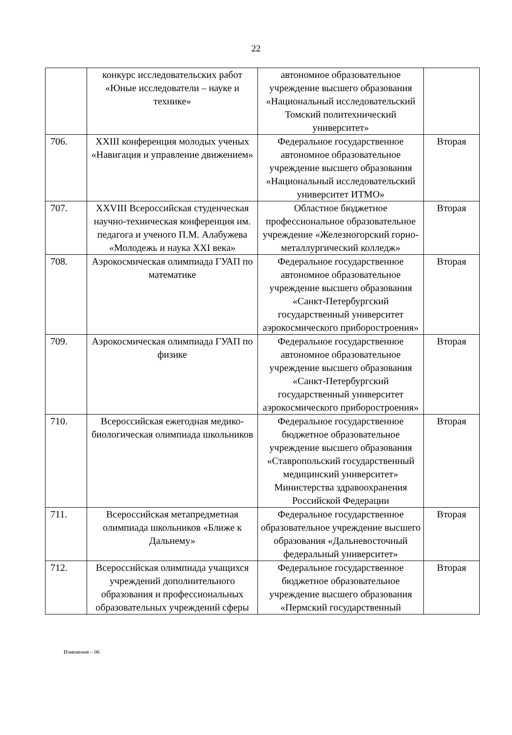22
| | конкурс исследовательских работ «Юные исследователи – науке и технике» | автономное образовательное учреждение высшего образования «Национальный исследовательский Томский политехнический университет» | |
| 706. | XXIII конференция молодых ученых «Навигация и управление движением» | Федеральное государственное автономное образовательное учреждение высшего образования «Национальный исследовательский университет ИТМО» | Вторая |
| 707. | XXVIII Всероссийская студенческая научно-техническая конференция им. педагога и ученого П.М. Алабужева «Молодежь и наука XXI века» | Областное бюджетное профессиональное образовательное учреждение «Железногорский горно-металлургический колледж» | Вторая |
| 708. | Аэрокосмическая олимпиада ГУАП по математике | Федеральное государственное автономное образовательное учреждение высшего образования «Санкт-Петербургский государственный университет аэрокосмического приборостроения» | Вторая |
| 709. | Аэрокосмическая олимпиада ГУАП по физике | Федеральное государственное автономное образовательное учреждение высшего образования «Санкт-Петербургский государственный университет аэрокосмического приборостроения» | Вторая |
| 710. | Всероссийская ежегодная медико-биологическая олимпиада школьников | Федеральное государственное бюджетное образовательное учреждение высшего образования «Ставропольский государственный медицинский университет» Министерства здравоохранения Российской Федерации | Вторая |
| 711. | Всероссийская метапредметная олимпиада школьников «Ближе к Дальнему» | Федеральное государственное образовательное учреждение высшего образования «Дальневосточный федеральный университет» | Вторая |
| 712. | Всероссийская олимпиада учащихся учреждений дополнительного образования и профессиональных образовательных учреждений сферы | Федеральное государственное бюджетное образовательное учреждение высшего образования «Пермский государственный | Вторая |
Изменения – 06